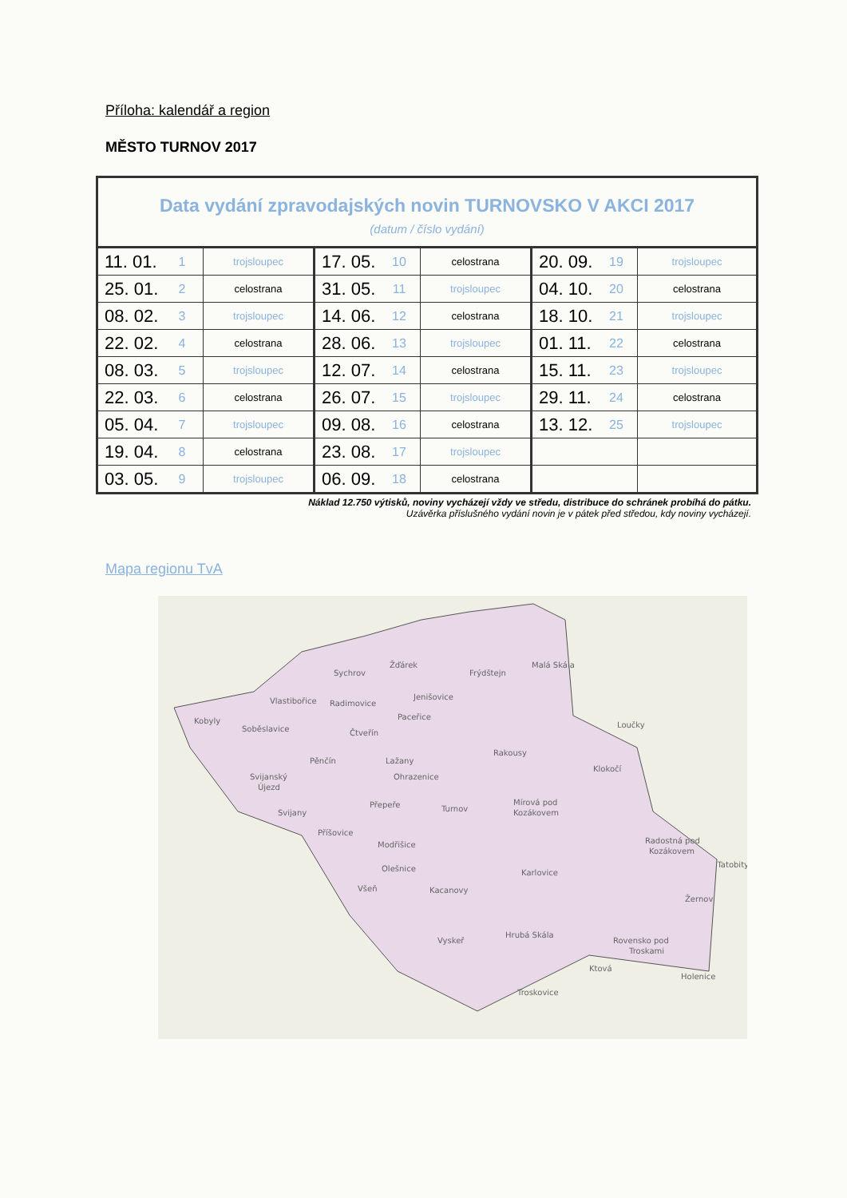Příloha: kalendář a region
MĚSTO TURNOV 2017
| Data vydání zpravodajských novin TURNOVSKO V AKCI 2017 (datum / číslo vydání) | | | | | | | | |
| 11. 01. | 1 | trojsloupec | 17. 05. | 10 | celostrana | 20. 09. | 19 | trojsloupec |
| 25. 01. | 2 | celostrana | 31. 05. | 11 | trojsloupec | 04. 10. | 20 | celostrana |
| 08. 02. | 3 | trojsloupec | 14. 06. | 12 | celostrana | 18. 10. | 21 | trojsloupec |
| 22. 02. | 4 | celostrana | 28. 06. | 13 | trojsloupec | 01. 11. | 22 | celostrana |
| 08. 03. | 5 | trojsloupec | 12. 07. | 14 | celostrana | 15. 11. | 23 | trojsloupec |
| 22. 03. | 6 | celostrana | 26. 07. | 15 | trojsloupec | 29. 11. | 24 | celostrana |
| 05. 04. | 7 | trojsloupec | 09. 08. | 16 | celostrana | 13. 12. | 25 | trojsloupec |
| 19. 04. | 8 | celostrana | 23. 08. | 17 | trojsloupec | | | |
| 03. 05. | 9 | trojsloupec | 06. 09. | 18 | celostrana | | | |
Náklad 12.750 výtisků, noviny vycházejí vždy ve středu, distribuce do schránek probíhá do pátku.
Uzávěrka příslušného vydání novin je v pátek před středou, kdy noviny vycházejí.
Mapa regionu TvA
Kobyly
Sychrov
Žďárek
Frýdštejn
Malá Skála
Jenišovice
Vlastibořice
Radimovice
Paceřice
Soběslavice
Čtveřín
Loučky
Pěnčín
Lažany
Rakousy
Klokočí
Svijanský
Újezd
Ohrazenice
Svijany
Přepeře
Turnov
Mírová pod
Kozákovem
Příšovice
Modřišice
Radostná pod
Kozákovem
Olešnice
Karlovice
Tatobity
Všeň
Kacanovy
Žernov
Vyskeř
Hrubá Skála
Rovensko pod
Troskami
Ktová
Holenice
Troskovice